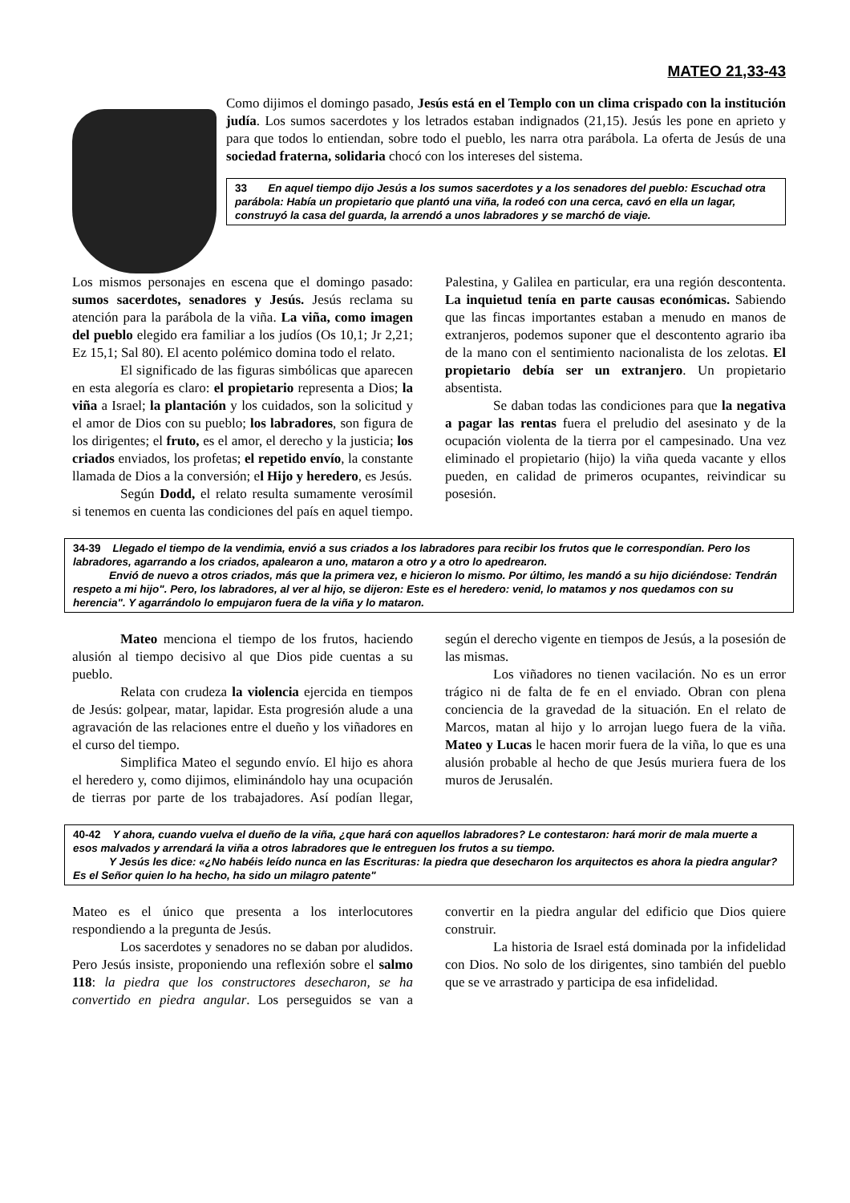MATEO 21,33-43
Como dijimos el domingo pasado, Jesús está en el Templo con un clima crispado con la institución judía. Los sumos sacerdotes y los letrados estaban indignados (21,15). Jesús les pone en aprieto y para que todos lo entiendan, sobre todo el pueblo, les narra otra parábola. La oferta de Jesús de una sociedad fraterna, solidaria chocó con los intereses del sistema.
33 En aquel tiempo dijo Jesús a los sumos sacerdotes y a los senadores del pueblo: Escuchad otra parábola: Había un propietario que plantó una viña, la rodeó con una cerca, cavó en ella un lagar, construyó la casa del guarda, la arrendó a unos labradores y se marchó de viaje.
Los mismos personajes en escena que el domingo pasado: sumos sacerdotes, senadores y Jesús. Jesús reclama su atención para la parábola de la viña. La viña, como imagen del pueblo elegido era familiar a los judíos (Os 10,1; Jr 2,21; Ez 15,1; Sal 80). El acento polémico domina todo el relato.
El significado de las figuras simbólicas que aparecen en esta alegoría es claro: el propietario representa a Dios; la viña a Israel; la plantación y los cuidados, son la solicitud y el amor de Dios con su pueblo; los labradores, son figura de los dirigentes; el fruto, es el amor, el derecho y la justicia; los criados enviados, los profetas; el repetido envío, la constante llamada de Dios a la conversión; el Hijo y heredero, es Jesús.
Según Dodd, el relato resulta sumamente verosímil si tenemos en cuenta las condiciones del país en aquel tiempo. Palestina, y Galilea en particular, era una región descontenta. La inquietud tenía en parte causas económicas. Sabiendo que las fincas importantes estaban a menudo en manos de extranjeros, podemos suponer que el descontento agrario iba de la mano con el sentimiento nacionalista de los zelotas. El propietario debía ser un extranjero. Un propietario absentista.
Se daban todas las condiciones para que la negativa a pagar las rentas fuera el preludio del asesinato y de la ocupación violenta de la tierra por el campesinado. Una vez eliminado el propietario (hijo) la viña queda vacante y ellos pueden, en calidad de primeros ocupantes, reivindicar su posesión.
34-39 Llegado el tiempo de la vendimia, envió a sus criados a los labradores para recibir los frutos que le correspondían. Pero los labradores, agarrando a los criados, apalearon a uno, mataron a otro y a otro lo apedrearon.
Envió de nuevo a otros criados, más que la primera vez, e hicieron lo mismo. Por último, les mandó a su hijo diciéndose: Tendrán respeto a mi hijo". Pero, los labradores, al ver al hijo, se dijeron: Este es el heredero: venid, lo matamos y nos quedamos con su herencia". Y agarrándolo lo empujaron fuera de la viña y lo mataron.
Mateo menciona el tiempo de los frutos, haciendo alusión al tiempo decisivo al que Dios pide cuentas a su pueblo.
Relata con crudeza la violencia ejercida en tiempos de Jesús: golpear, matar, lapidar. Esta progresión alude a una agravación de las relaciones entre el dueño y los viñadores en el curso del tiempo.
Simplifica Mateo el segundo envío. El hijo es ahora el heredero y, como dijimos, eliminándolo hay una ocupación de tierras por parte de los trabajadores. Así podían llegar, según el derecho vigente en tiempos de Jesús, a la posesión de las mismas.
Los viñadores no tienen vacilación. No es un error trágico ni de falta de fe en el enviado. Obran con plena conciencia de la gravedad de la situación. En el relato de Marcos, matan al hijo y lo arrojan luego fuera de la viña. Mateo y Lucas le hacen morir fuera de la viña, lo que es una alusión probable al hecho de que Jesús muriera fuera de los muros de Jerusalén.
40-42 Y ahora, cuando vuelva el dueño de la viña, ¿que hará con aquellos labradores? Le contestaron: hará morir de mala muerte a esos malvados y arrendará la viña a otros labradores que le entreguen los frutos a su tiempo.
Y Jesús les dice: «¿No habéis leído nunca en las Escrituras: la piedra que desecharon los arquitectos es ahora la piedra angular? Es el Señor quien lo ha hecho, ha sido un milagro patente"
Mateo es el único que presenta a los interlocutores respondiendo a la pregunta de Jesús.
Los sacerdotes y senadores no se daban por aludidos. Pero Jesús insiste, proponiendo una reflexión sobre el salmo 118: la piedra que los constructores desecharon, se ha convertido en piedra angular. Los perseguidos se van a convertir en la piedra angular del edificio que Dios quiere construir.
La historia de Israel está dominada por la infidelidad con Dios. No solo de los dirigentes, sino también del pueblo que se ve arrastrado y participa de esa infidelidad.